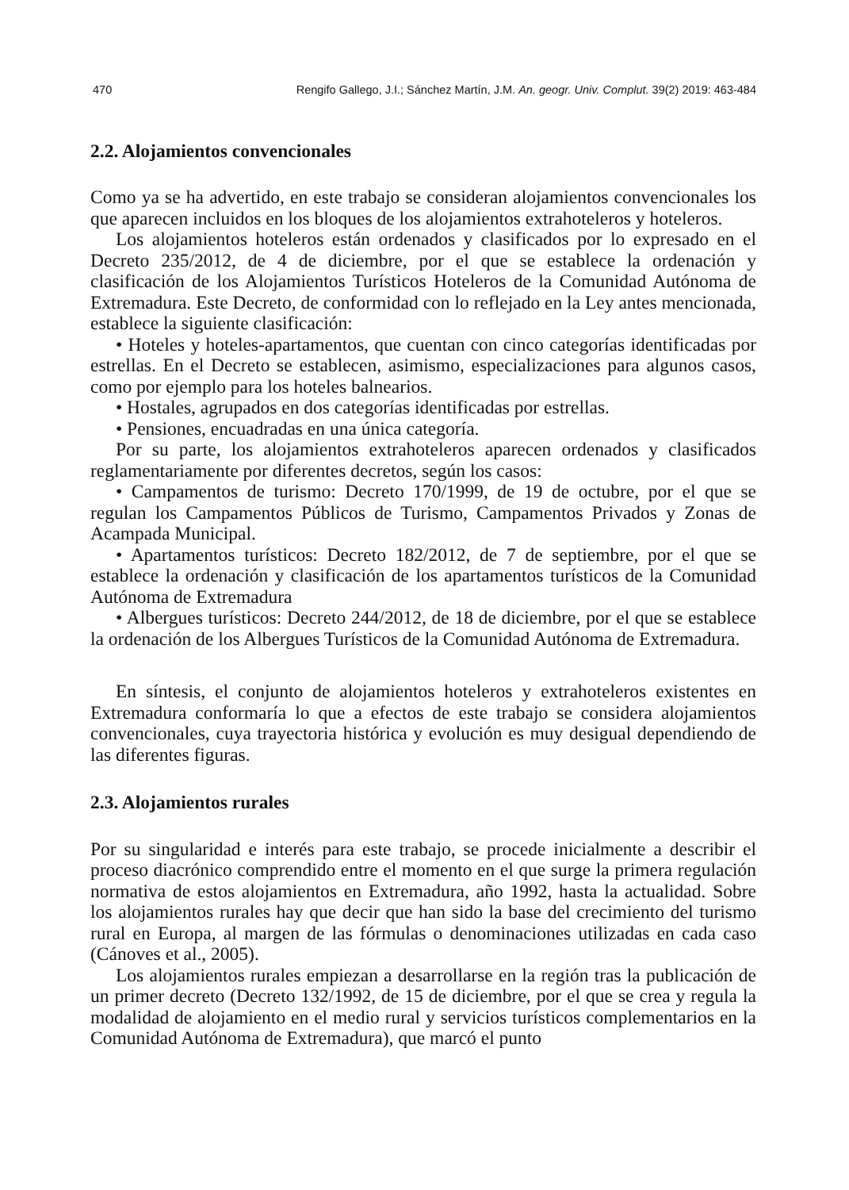470 Rengifo Gallego, J.I.; Sánchez Martín, J.M. An. geogr. Univ. Complut. 39(2) 2019: 463-484
2.2. Alojamientos convencionales
Como ya se ha advertido, en este trabajo se consideran alojamientos convencionales los que aparecen incluidos en los bloques de los alojamientos extrahoteleros y hoteleros.
Los alojamientos hoteleros están ordenados y clasificados por lo expresado en el Decreto 235/2012, de 4 de diciembre, por el que se establece la ordenación y clasificación de los Alojamientos Turísticos Hoteleros de la Comunidad Autónoma de Extremadura. Este Decreto, de conformidad con lo reflejado en la Ley antes mencionada, establece la siguiente clasificación:
• Hoteles y hoteles-apartamentos, que cuentan con cinco categorías identificadas por estrellas. En el Decreto se establecen, asimismo, especializaciones para algunos casos, como por ejemplo para los hoteles balnearios.
• Hostales, agrupados en dos categorías identificadas por estrellas.
• Pensiones, encuadradas en una única categoría.
Por su parte, los alojamientos extrahoteleros aparecen ordenados y clasificados reglamentariamente por diferentes decretos, según los casos:
• Campamentos de turismo: Decreto 170/1999, de 19 de octubre, por el que se regulan los Campamentos Públicos de Turismo, Campamentos Privados y Zonas de Acampada Municipal.
• Apartamentos turísticos: Decreto 182/2012, de 7 de septiembre, por el que se establece la ordenación y clasificación de los apartamentos turísticos de la Comunidad Autónoma de Extremadura
• Albergues turísticos: Decreto 244/2012, de 18 de diciembre, por el que se establece la ordenación de los Albergues Turísticos de la Comunidad Autónoma de Extremadura.
En síntesis, el conjunto de alojamientos hoteleros y extrahoteleros existentes en Extremadura conformaría lo que a efectos de este trabajo se considera alojamientos convencionales, cuya trayectoria histórica y evolución es muy desigual dependiendo de las diferentes figuras.
2.3. Alojamientos rurales
Por su singularidad e interés para este trabajo, se procede inicialmente a describir el proceso diacrónico comprendido entre el momento en el que surge la primera regulación normativa de estos alojamientos en Extremadura, año 1992, hasta la actualidad. Sobre los alojamientos rurales hay que decir que han sido la base del crecimiento del turismo rural en Europa, al margen de las fórmulas o denominaciones utilizadas en cada caso (Cánoves et al., 2005).
Los alojamientos rurales empiezan a desarrollarse en la región tras la publicación de un primer decreto (Decreto 132/1992, de 15 de diciembre, por el que se crea y regula la modalidad de alojamiento en el medio rural y servicios turísticos complementarios en la Comunidad Autónoma de Extremadura), que marcó el punto